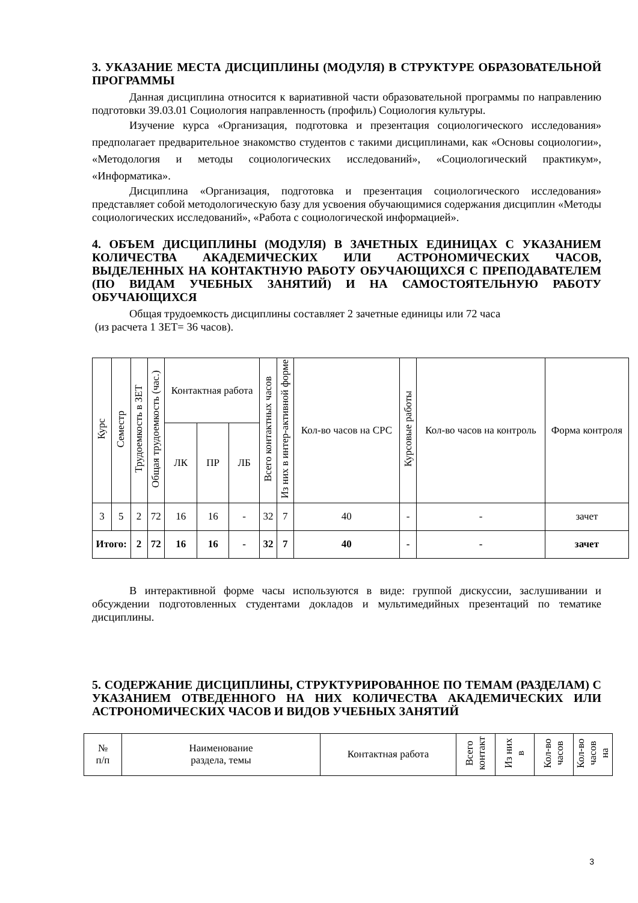3. УКАЗАНИЕ МЕСТА ДИСЦИПЛИНЫ (МОДУЛЯ) В СТРУКТУРЕ ОБРАЗОВАТЕЛЬНОЙ ПРОГРАММЫ
Данная дисциплина относится к вариативной части образовательной программы по направлению подготовки 39.03.01 Социология направленность (профиль) Социология культуры.
Изучение курса «Организация, подготовка и презентация социологического исследования» предполагает предварительное знакомство студентов с такими дисциплинами, как «Основы социологии», «Методология и методы социологических исследований», «Социологический практикум», «Информатика».
Дисциплина «Организация, подготовка и презентация социологического исследования» представляет собой методологическую базу для усвоения обучающимися содержания дисциплин «Методы социологических исследований», «Работа с социологической информацией».
4. ОБЪЕМ ДИСЦИПЛИНЫ (МОДУЛЯ) В ЗАЧЕТНЫХ ЕДИНИЦАХ С УКАЗАНИЕМ КОЛИЧЕСТВА АКАДЕМИЧЕСКИХ ИЛИ АСТРОНОМИЧЕСКИХ ЧАСОВ, ВЫДЕЛЕННЫХ НА КОНТАКТНУЮ РАБОТУ ОБУЧАЮЩИХСЯ С ПРЕПОДАВАТЕЛЕМ (ПО ВИДАМ УЧЕБНЫХ ЗАНЯТИЙ) И НА САМОСТОЯТЕЛЬНУЮ РАБОТУ ОБУЧАЮЩИХСЯ
Общая трудоемкость дисциплины составляет 2 зачетные единицы или 72 часа
(из расчета 1 ЗЕТ= 36 часов).
| Курс | Семестр | Трудоемкость в ЗЕТ | Общая трудоемкость (час.) | Контактная работа | | | Всего контактных часов | Из них в интер-активной форме | Кол-во часов на СРС | Курсовые работы | Кол-во часов на контроль | Форма контроля |
| --- | --- | --- | --- | --- | --- | --- | --- | --- | --- | --- | --- | --- |
| | | | | ЛК | ПР | ЛБ | | | | | | |
| 3 | 5 | 2 | 72 | 16 | 16 | - | 32 | 7 | 40 | - | - | зачет |
| Итого: | | 2 | 72 | 16 | 16 | - | 32 | 7 | 40 | - | - | зачет |
В интерактивной форме часы используются в виде: группой дискуссии, заслушивании и обсуждении подготовленных студентами докладов и мультимедийных презентаций по тематике дисциплины.
5. СОДЕРЖАНИЕ ДИСЦИПЛИНЫ, СТРУКТУРИРОВАННОЕ ПО ТЕМАМ (РАЗДЕЛАМ) С УКАЗАНИЕМ ОТВЕДЕННОГО НА НИХ КОЛИЧЕСТВА АКАДЕМИЧЕСКИХ ИЛИ АСТРОНОМИЧЕСКИХ ЧАСОВ И ВИДОВ УЧЕБНЫХ ЗАНЯТИЙ
| № п/п | Наименование раздела, темы | Контактная работа | Всего контакт | Из них в | Кол-во часов | Кол-во часов на |
| --- | --- | --- | --- | --- | --- | --- |
3